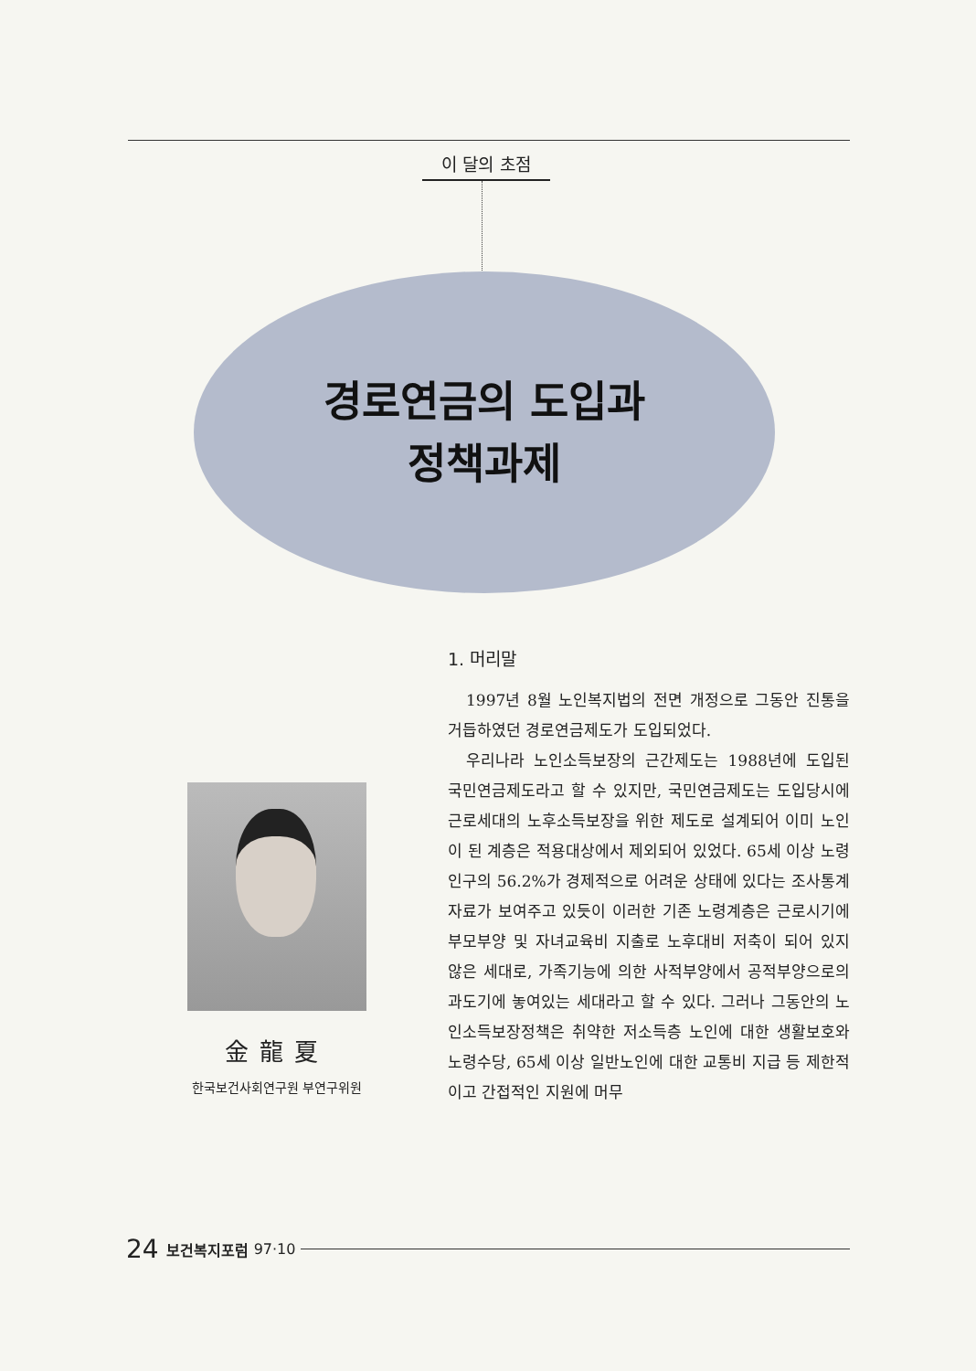이 달의 초점
경로연금의 도입과
정책과제
金龍夏
한국보건사회연구원 부연구위원
1. 머리말
1997년 8월 노인복지법의 전면 개정으로 그동안 진통을 거듭하였던 경로연금제도가 도입되었다.
우리나라 노인소득보장의 근간제도는 1988년에 도입된 국민연금제도라고 할 수 있지만, 국민연금제도는 도입당시에 근로세대의 노후소득보장을 위한 제도로 설계되어 이미 노인이 된 계층은 적용대상에서 제외되어 있었다. 65세 이상 노령인구의 56.2%가 경제적으로 어려운 상태에 있다는 조사통계자료가 보여주고 있듯이 이러한 기존 노령계층은 근로시기에 부모부양 및 자녀교육비 지출로 노후대비 저축이 되어 있지 않은 세대로, 가족기능에 의한 사적부양에서 공적부양으로의 과도기에 놓여있는 세대라고 할 수 있다. 그러나 그동안의 노인소득보장정책은 취약한 저소득층 노인에 대한 생활보호와 노령수당, 65세 이상 일반노인에 대한 교통비 지급 등 제한적이고 간접적인 지원에 머무
24 보건복지포럼 97·10